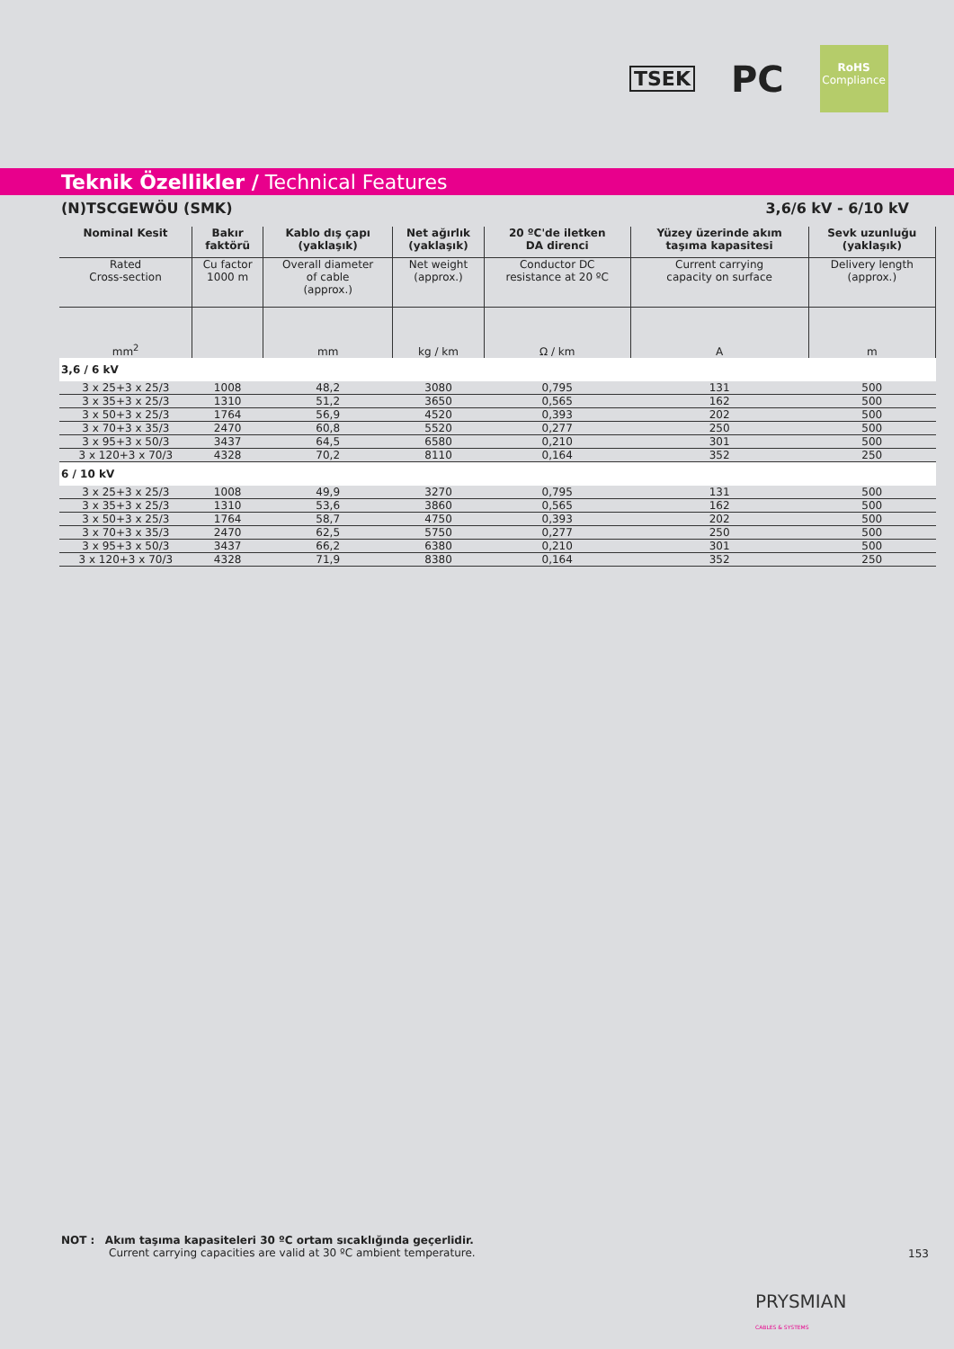TSEK PC
RoHS
Compliance
Teknik Özellikler / Technical Features
(N)TSCGEWÖU (SMK) 3,6/6 kV - 6/10 kV
| Nominal Kesit | Bakır faktörü | Kablo dış çapı (yaklaşık) | Net ağırlık (yaklaşık) | 20 ºC'de iletken DA direnci | Yüzey üzerinde akım taşıma kapasitesi | Sevk uzunluğu (yaklaşık) |
| --- | --- | --- | --- | --- | --- | --- |
| Rated Cross-section | Cu factor 1000 m | Overall diameter of cable (approx.) | Net weight (approx.) | Conductor DC resistance at 20 ºC | Current carrying capacity on surface | Delivery length (approx.) |
| mm<sup>2</sup> | | mm | kg / km | Ω / km | A | m |
| 3,6 / 6 kV | | | | | | |
| 3 x 25+3 x 25/3 | 1008 | 48,2 | 3080 | 0,795 | 131 | 500 |
| 3 x 35+3 x 25/3 | 1310 | 51,2 | 3650 | 0,565 | 162 | 500 |
| 3 x 50+3 x 25/3 | 1764 | 56,9 | 4520 | 0,393 | 202 | 500 |
| 3 x 70+3 x 35/3 | 2470 | 60,8 | 5520 | 0,277 | 250 | 500 |
| 3 x 95+3 x 50/3 | 3437 | 64,5 | 6580 | 0,210 | 301 | 500 |
| 3 x 120+3 x 70/3 | 4328 | 70,2 | 8110 | 0,164 | 352 | 250 |
| 6 / 10 kV | | | | | | |
| 3 x 25+3 x 25/3 | 1008 | 49,9 | 3270 | 0,795 | 131 | 500 |
| 3 x 35+3 x 25/3 | 1310 | 53,6 | 3860 | 0,565 | 162 | 500 |
| 3 x 50+3 x 25/3 | 1764 | 58,7 | 4750 | 0,393 | 202 | 500 |
| 3 x 70+3 x 35/3 | 2470 | 62,5 | 5750 | 0,277 | 250 | 500 |
| 3 x 95+3 x 50/3 | 3437 | 66,2 | 6380 | 0,210 | 301 | 500 |
| 3 x 120+3 x 70/3 | 4328 | 71,9 | 8380 | 0,164 | 352 | 250 |
NOT : Akım taşıma kapasiteleri 30 ºC ortam sıcaklığında geçerlidir.
Current carrying capacities are valid at 30 ºC ambient temperature.
153
PRYSMIAN
CABLES & SYSTEMS